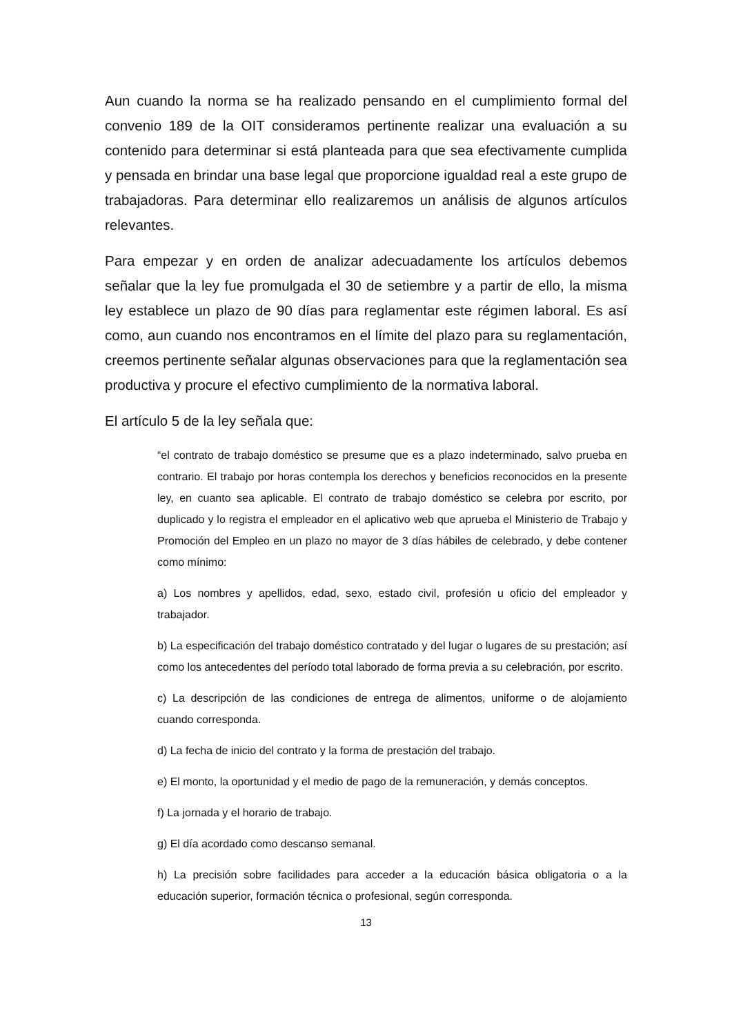Aun cuando la norma se ha realizado pensando en el cumplimiento formal del convenio 189 de la OIT consideramos pertinente realizar una evaluación a su contenido para determinar si está planteada para que sea efectivamente cumplida y pensada en brindar una base legal que proporcione igualdad real a este grupo de trabajadoras. Para determinar ello realizaremos un análisis de algunos artículos relevantes.
Para empezar y en orden de analizar adecuadamente los artículos debemos señalar que la ley fue promulgada el 30 de setiembre y a partir de ello, la misma ley establece un plazo de 90 días para reglamentar este régimen laboral. Es así como, aun cuando nos encontramos en el límite del plazo para su reglamentación, creemos pertinente señalar algunas observaciones para que la reglamentación sea productiva y procure el efectivo cumplimiento de la normativa laboral.
El artículo 5 de la ley señala que:
“el contrato de trabajo doméstico se presume que es a plazo indeterminado, salvo prueba en contrario. El trabajo por horas contempla los derechos y beneficios reconocidos en la presente ley, en cuanto sea aplicable. El contrato de trabajo doméstico se celebra por escrito, por duplicado y lo registra el empleador en el aplicativo web que aprueba el Ministerio de Trabajo y Promoción del Empleo en un plazo no mayor de 3 días hábiles de celebrado, y debe contener como mínimo:
a) Los nombres y apellidos, edad, sexo, estado civil, profesión u oficio del empleador y trabajador.
b) La especificación del trabajo doméstico contratado y del lugar o lugares de su prestación; así como los antecedentes del período total laborado de forma previa a su celebración, por escrito.
c) La descripción de las condiciones de entrega de alimentos, uniforme o de alojamiento cuando corresponda.
d) La fecha de inicio del contrato y la forma de prestación del trabajo.
e) El monto, la oportunidad y el medio de pago de la remuneración, y demás conceptos.
f) La jornada y el horario de trabajo.
g) El día acordado como descanso semanal.
h) La precisión sobre facilidades para acceder a la educación básica obligatoria o a la educación superior, formación técnica o profesional, según corresponda.
13